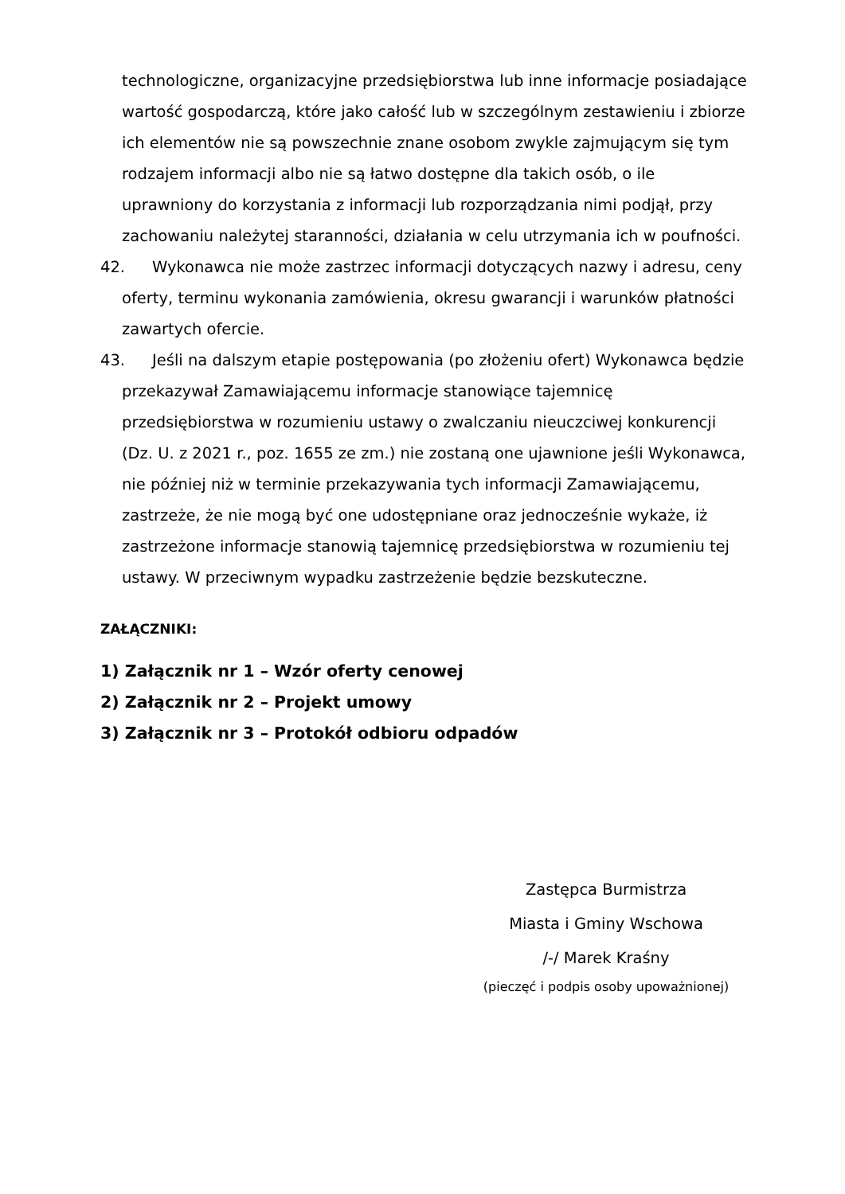technologiczne, organizacyjne przedsiębiorstwa lub inne informacje posiadające wartość gospodarczą, które jako całość lub w szczególnym zestawieniu i zbiorze ich elementów nie są powszechnie znane osobom zwykle zajmującym się tym rodzajem informacji albo nie są łatwo dostępne dla takich osób, o ile uprawniony do korzystania z informacji lub rozporządzania nimi podjął, przy zachowaniu należytej staranności, działania w celu utrzymania ich w poufności.
42. Wykonawca nie może zastrzec informacji dotyczących nazwy i adresu, ceny oferty, terminu wykonania zamówienia, okresu gwarancji i warunków płatności zawartych ofercie.
43. Jeśli na dalszym etapie postępowania (po złożeniu ofert) Wykonawca będzie przekazywał Zamawiającemu informacje stanowiące tajemnicę przedsiębiorstwa w rozumieniu ustawy o zwalczaniu nieuczciwej konkurencji (Dz. U. z 2021 r., poz. 1655 ze zm.) nie zostaną one ujawnione jeśli Wykonawca, nie później niż w terminie przekazywania tych informacji Zamawiającemu, zastrzeże, że nie mogą być one udostępniane oraz jednocześnie wykaże, iż zastrzeżone informacje stanowią tajemnicę przedsiębiorstwa w rozumieniu tej ustawy. W przeciwnym wypadku zastrzeżenie będzie bezskuteczne.
ZAŁĄCZNIKI:
1) Załącznik nr 1 – Wzór oferty cenowej
2) Załącznik nr 2 – Projekt umowy
3) Załącznik nr 3 – Protokół odbioru odpadów
Zastępca Burmistrza
Miasta i Gminy Wschowa
/-/ Marek Kraśny
(pieczęć i podpis osoby upoważnionej)